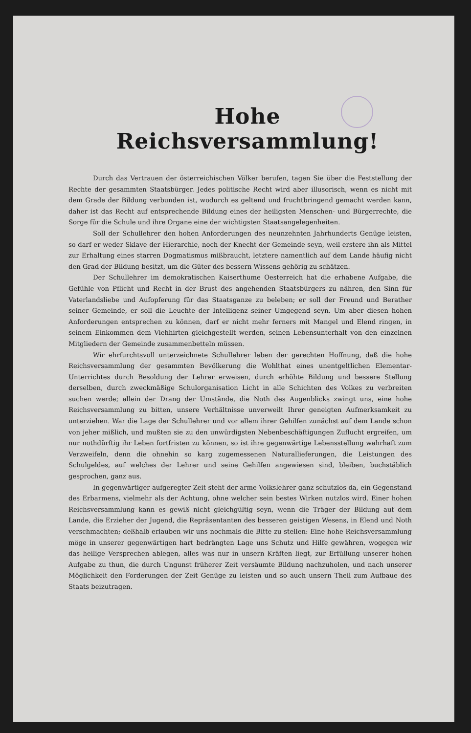Hohe Reichsversammlung!
Durch das Vertrauen der österreichischen Völker berufen, tagen Sie über die Feststellung der Rechte der gesammten Staatsbürger. Jedes politische Recht wird aber illusorisch, wenn es nicht mit dem Grade der Bildung verbunden ist, wodurch es geltend und fruchtbringend gemacht werden kann, daher ist das Recht auf entsprechende Bildung eines der heiligsten Menschen- und Bürgerrechte, die Sorge für die Schule und ihre Organe eine der wichtigsten Staatsangelegenheiten.
Soll der Schullehrer den hohen Anforderungen des neunzehnten Jahrhunderts Genüge leisten, so darf er weder Sklave der Hierarchie, noch der Knecht der Gemeinde seyn, weil erstere ihn als Mittel zur Erhaltung eines starren Dogmatismus mißbraucht, letztere namentlich auf dem Lande häufig nicht den Grad der Bildung besitzt, um die Güter des bessern Wissens gehörig zu schätzen.
Der Schullehrer im demokratischen Kaiserthume Oesterreich hat die erhabene Aufgabe, die Gefühle von Pflicht und Recht in der Brust des angehenden Staatsbürgers zu nähren, den Sinn für Vaterlandsliebe und Aufopferung für das Staatsganze zu beleben; er soll der Freund und Berather seiner Gemeinde, er soll die Leuchte der Intelligenz seiner Umgegend seyn. Um aber diesen hohen Anforderungen entsprechen zu können, darf er nicht mehr ferners mit Mangel und Elend ringen, in seinem Einkommen dem Viehhirten gleichgestellt werden, seinen Lebensunterhalt von den einzelnen Mitgliedern der Gemeinde zusammenbetteln müssen.
Wir ehrfurchtsvoll unterzeichnete Schullehrer leben der gerechten Hoffnung, daß die hohe Reichsversammlung der gesammten Bevölkerung die Wohlthat eines unentgeltlichen Elementar-Unterrichtes durch Besoldung der Lehrer erweisen, durch erhöhte Bildung und bessere Stellung derselben, durch zweckmäßige Schulorganisation Licht in alle Schichten des Volkes zu verbreiten suchen werde; allein der Drang der Umstände, die Noth des Augenblicks zwingt uns, eine hohe Reichsversammlung zu bitten, unsere Verhältnisse unverweilt Ihrer geneigten Aufmerksamkeit zu unterziehen. War die Lage der Schullehrer und vor allem ihrer Gehilfen zunächst auf dem Lande schon von jeher mißlich, und mußten sie zu den unwürdigsten Nebenbeschäftigungen Zuflucht ergreifen, um nur nothdürftig ihr Leben fortfristen zu können, so ist ihre gegenwärtige Lebensstellung wahrhaft zum Verzweifeln, denn die ohnehin so karg zugemessenen Naturallieferungen, die Leistungen des Schulgeldes, auf welches der Lehrer und seine Gehilfen angewiesen sind, bleiben, buchstäblich gesprochen, ganz aus.
In gegenwärtiger aufgeregter Zeit steht der arme Volkslehrer ganz schutzlos da, ein Gegenstand des Erbarmens, vielmehr als der Achtung, ohne welcher sein bestes Wirken nutzlos wird. Einer hohen Reichsversammlung kann es gewiß nicht gleichgültig seyn, wenn die Träger der Bildung auf dem Lande, die Erzieher der Jugend, die Repräsentanten des besseren geistigen Wesens, in Elend und Noth verschmachten; deßhalb erlauben wir uns nochmals die Bitte zu stellen: Eine hohe Reichsversammlung möge in unserer gegenwärtigen hart bedrängten Lage uns Schutz und Hilfe gewähren, wogegen wir das heilige Versprechen ablegen, alles was nur in unsern Kräften liegt, zur Erfüllung unserer hohen Aufgabe zu thun, die durch Ungunst früherer Zeit versäumte Bildung nachzuholen, und nach unserer Möglichkeit den Forderungen der Zeit Genüge zu leisten und so auch unsern Theil zum Aufbaue des Staats beizutragen.